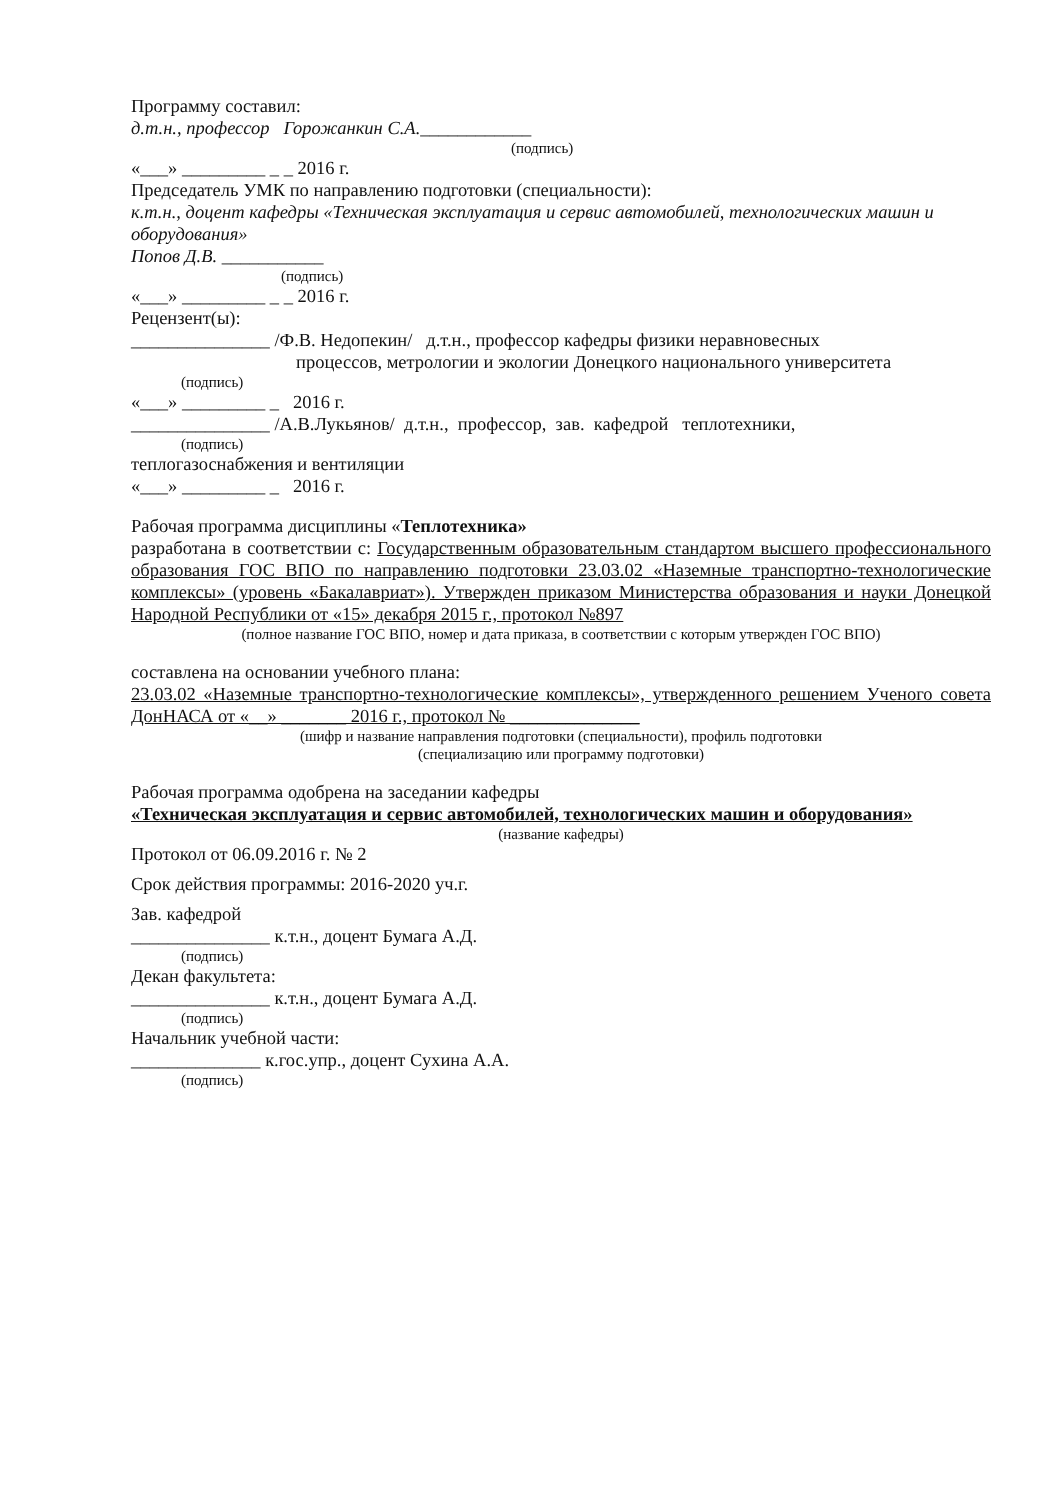Программу составил:
д.т.н., профессор Горожанкин С.А.____________
(подпись)
«___» _________ _ _ 2016 г.
Председатель УМК по направлению подготовки (специальности):
к.т.н., доцент кафедры «Техническая эксплуатация и сервис автомобилей, технологических машин и оборудования»
Попов Д.В. ___________
(подпись)
«___» _________ _ _ 2016 г.
Рецензент(ы):
_______________ /Ф.В. Недопекин/ д.т.н., профессор кафедры физики неравновесных
процессов, метрологии и экологии Донецкого национального университета
(подпись)
«___» _________ _ 2016 г.
_______________ /А.В.Лукьянов/ д.т.н., профессор, зав. кафедрой теплотехники,
(подпись)
теплогазоснабжения и вентиляции
«___» _________ _ 2016 г.
Рабочая программа дисциплины «Теплотехника»
разработана в соответствии с: Государственным образовательным стандартом высшего профессионального образования ГОС ВПО по направлению подготовки 23.03.02 «Наземные транспортно-технологические комплексы» (уровень «Бакалавриат»). Утвержден приказом Министерства образования и науки Донецкой Народной Республики от «15» декабря 2015 г., протокол №897
(полное название ГОС ВПО, номер и дата приказа, в соответствии с которым утвержден ГОС ВПО)
составлена на основании учебного плана:
23.03.02 «Наземные транспортно-технологические комплексы», утвержденного решением Ученого совета ДонНАСА от «__» _______ 2016 г., протокол № ______________
(шифр и название направления подготовки (специальности), профиль подготовки
(специализацию или программу подготовки)
Рабочая программа одобрена на заседании кафедры
«Техническая эксплуатация и сервис автомобилей, технологических машин и оборудования»
(название кафедры)
Протокол от 06.09.2016 г. № 2
Срок действия программы: 2016-2020 уч.г.
Зав. кафедрой
_______________ к.т.н., доцент Бумага А.Д.
(подпись)
Декан факультета:
_______________ к.т.н., доцент Бумага А.Д.
(подпись)
Начальник учебной части:
______________ к.гос.упр., доцент Сухина А.А.
(подпись)